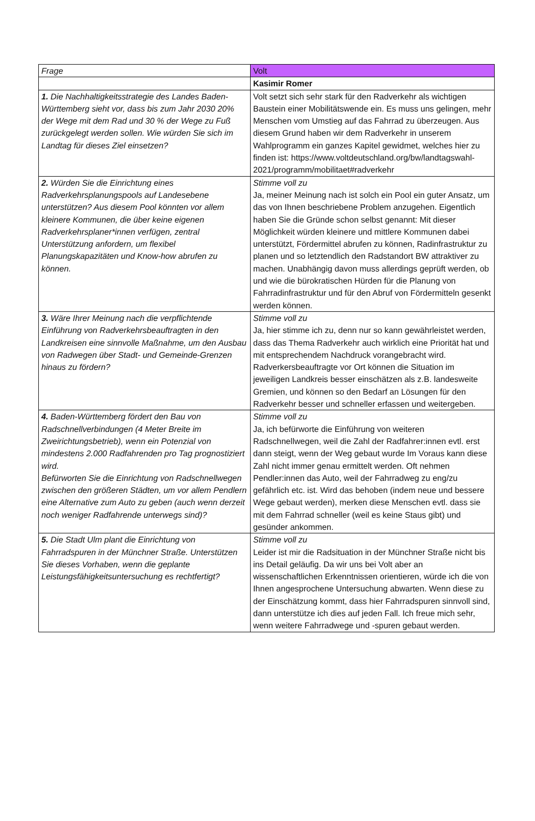| Frage | Volt |
| | Kasimir Romer |
| 1. Die Nachhaltigkeitsstrategie des Landes Baden-Württemberg sieht vor, dass bis zum Jahr 2030 20% der Wege mit dem Rad und 30 % der Wege zu Fuß zurückgelegt werden sollen. Wie würden Sie sich im Landtag für dieses Ziel einsetzen? | Volt setzt sich sehr stark für den Radverkehr als wichtigen Baustein einer Mobilitätswende ein. Es muss uns gelingen, mehr Menschen vom Umstieg auf das Fahrrad zu überzeugen. Aus diesem Grund haben wir dem Radverkehr in unserem Wahlprogramm ein ganzes Kapitel gewidmet, welches hier zu finden ist: https://www.voltdeutschland.org/bw/landtagswahl-2021/programm/mobilitaet#radverkehr |
| 2. Würden Sie die Einrichtung eines Radverkehrsplanungspools auf Landesebene unterstützen? Aus diesem Pool könnten vor allem kleinere Kommunen, die über keine eigenen Radverkehrsplaner*innen verfügen, zentral Unterstützung anfordern, um flexibel Planungskapazitäten und Know-how abrufen zu können. | Stimme voll zu Ja, meiner Meinung nach ist solch ein Pool ein guter Ansatz, um das von Ihnen beschriebene Problem anzugehen. Eigentlich haben Sie die Gründe schon selbst genannt: Mit dieser Möglichkeit würden kleinere und mittlere Kommunen dabei unterstützt, Fördermittel abrufen zu können, Radinfrastruktur zu planen und so letztendlich den Radstandort BW attraktiver zu machen. Unabhängig davon muss allerdings geprüft werden, ob und wie die bürokratischen Hürden für die Planung von Fahrradinfrastruktur und für den Abruf von Fördermitteln gesenkt werden können. |
| 3. Wäre Ihrer Meinung nach die verpflichtende Einführung von Radverkehrsbeauftragten in den Landkreisen eine sinnvolle Maßnahme, um den Ausbau von Radwegen über Stadt- und Gemeinde-Grenzen hinaus zu fördern? | Stimme voll zu Ja, hier stimme ich zu, denn nur so kann gewährleistet werden, dass das Thema Radverkehr auch wirklich eine Priorität hat und mit entsprechendem Nachdruck vorangebracht wird. Radverkersbeauftragte vor Ort können die Situation im jeweiligen Landkreis besser einschätzen als z.B. landesweite Gremien, und können so den Bedarf an Lösungen für den Radverkehr besser und schneller erfassen und weitergeben. |
| 4. Baden-Württemberg fördert den Bau von Radschnellverbindungen (4 Meter Breite im Zweirichtungsbetrieb), wenn ein Potenzial von mindestens 2.000 Radfahrenden pro Tag prognostiziert wird. Befürworten Sie die Einrichtung von Radschnellwegen zwischen den größeren Städten, um vor allem Pendlern eine Alternative zum Auto zu geben (auch wenn derzeit noch weniger Radfahrende unterwegs sind)? | Stimme voll zu Ja, ich befürworte die Einführung von weiteren Radschnellwegen, weil die Zahl der Radfahrer:innen evtl. erst dann steigt, wenn der Weg gebaut wurde Im Voraus kann diese Zahl nicht immer genau ermittelt werden. Oft nehmen Pendler:innen das Auto, weil der Fahrradweg zu eng/zu gefährlich etc. ist. Wird das behoben (indem neue und bessere Wege gebaut werden), merken diese Menschen evtl. dass sie mit dem Fahrrad schneller (weil es keine Staus gibt) und gesünder ankommen. |
| 5. Die Stadt Ulm plant die Einrichtung von Fahrradspuren in der Münchner Straße. Unterstützen Sie dieses Vorhaben, wenn die geplante Leistungsfähigkeitsuntersuchung es rechtfertigt? | Stimme voll zu Leider ist mir die Radsituation in der Münchner Straße nicht bis ins Detail geläufig. Da wir uns bei Volt aber an wissenschaftlichen Erkenntnissen orientieren, würde ich die von Ihnen angesprochene Untersuchung abwarten. Wenn diese zu der Einschätzung kommt, dass hier Fahrradspuren sinnvoll sind, dann unterstütze ich dies auf jeden Fall. Ich freue mich sehr, wenn weitere Fahrradwege und -spuren gebaut werden. |